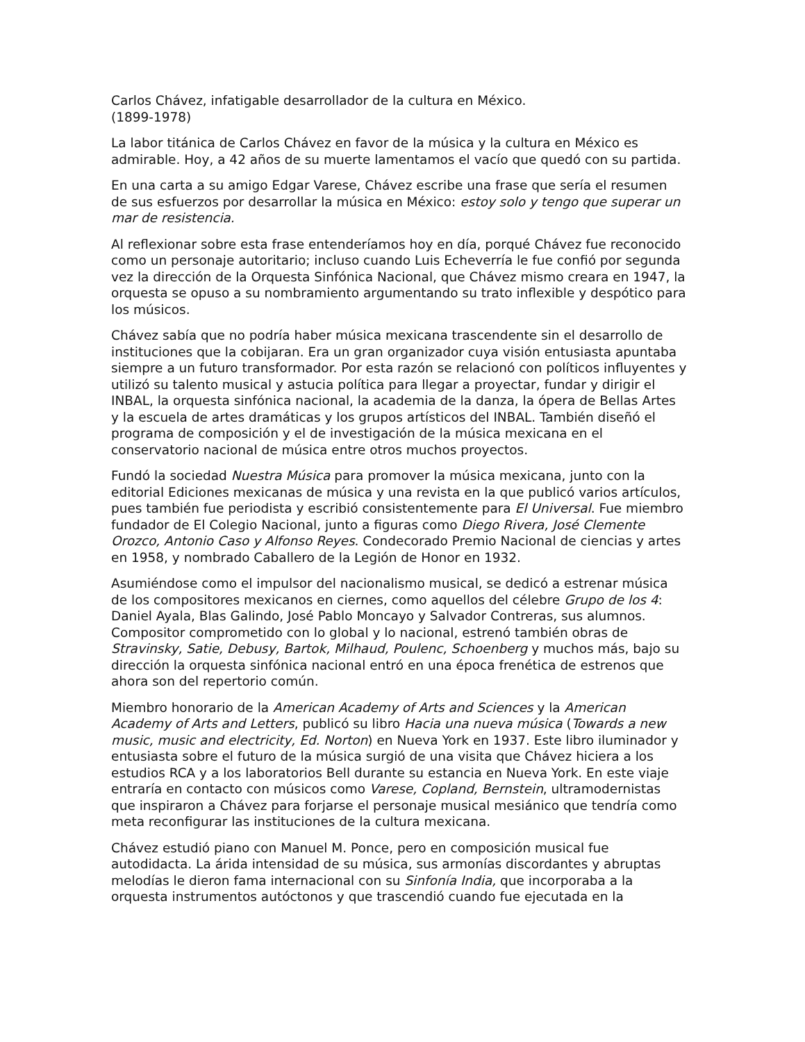Carlos Chávez, infatigable desarrollador de la cultura en México.
(1899-1978)
La labor titánica de Carlos Chávez en favor de la música y la cultura en México es admirable. Hoy, a 42 años de su muerte lamentamos el vacío que quedó con su partida.
En una carta a su amigo Edgar Varese, Chávez escribe una frase que sería el resumen de sus esfuerzos por desarrollar la música en México: estoy solo y tengo que superar un mar de resistencia.
Al reflexionar sobre esta frase entenderíamos hoy en día, porqué Chávez fue reconocido como un personaje autoritario; incluso cuando Luis Echeverría le fue confió por segunda vez la dirección de la Orquesta Sinfónica Nacional, que Chávez mismo creara en 1947, la orquesta se opuso a su nombramiento argumentando su trato inflexible y despótico para los músicos.
Chávez sabía que no podría haber música mexicana trascendente sin el desarrollo de instituciones que la cobijaran. Era un gran organizador cuya visión entusiasta apuntaba siempre a un futuro transformador. Por esta razón se relacionó con políticos influyentes y utilizó su talento musical y astucia política para llegar a proyectar, fundar y dirigir el INBAL, la orquesta sinfónica nacional, la academia de la danza, la ópera de Bellas Artes y la escuela de artes dramáticas y los grupos artísticos del INBAL. También diseñó el programa de composición y el de investigación de la música mexicana en el conservatorio nacional de música entre otros muchos proyectos.
Fundó la sociedad Nuestra Música para promover la música mexicana, junto con la editorial Ediciones mexicanas de música y una revista en la que publicó varios artículos, pues también fue periodista y escribió consistentemente para El Universal. Fue miembro fundador de El Colegio Nacional, junto a figuras como Diego Rivera, José Clemente Orozco, Antonio Caso y Alfonso Reyes. Condecorado Premio Nacional de ciencias y artes en 1958, y nombrado Caballero de la Legión de Honor en 1932.
Asumiéndose como el impulsor del nacionalismo musical, se dedicó a estrenar música de los compositores mexicanos en ciernes, como aquellos del célebre Grupo de los 4: Daniel Ayala, Blas Galindo, José Pablo Moncayo y Salvador Contreras, sus alumnos. Compositor comprometido con lo global y lo nacional, estrenó también obras de Stravinsky, Satie, Debusy, Bartok, Milhaud, Poulenc, Schoenberg y muchos más, bajo su dirección la orquesta sinfónica nacional entró en una época frenética de estrenos que ahora son del repertorio común.
Miembro honorario de la American Academy of Arts and Sciences y la American Academy of Arts and Letters, publicó su libro Hacia una nueva música (Towards a new music, music and electricity, Ed. Norton) en Nueva York en 1937. Este libro iluminador y entusiasta sobre el futuro de la música surgió de una visita que Chávez hiciera a los estudios RCA y a los laboratorios Bell durante su estancia en Nueva York. En este viaje entraría en contacto con músicos como Varese, Copland, Bernstein, ultramodernistas que inspiraron a Chávez para forjarse el personaje musical mesiánico que tendría como meta reconfigurar las instituciones de la cultura mexicana.
Chávez estudió piano con Manuel M. Ponce, pero en composición musical fue autodidacta. La árida intensidad de su música, sus armonías discordantes y abruptas melodías le dieron fama internacional con su Sinfonía India, que incorporaba a la orquesta instrumentos autóctonos y que trascendió cuando fue ejecutada en la